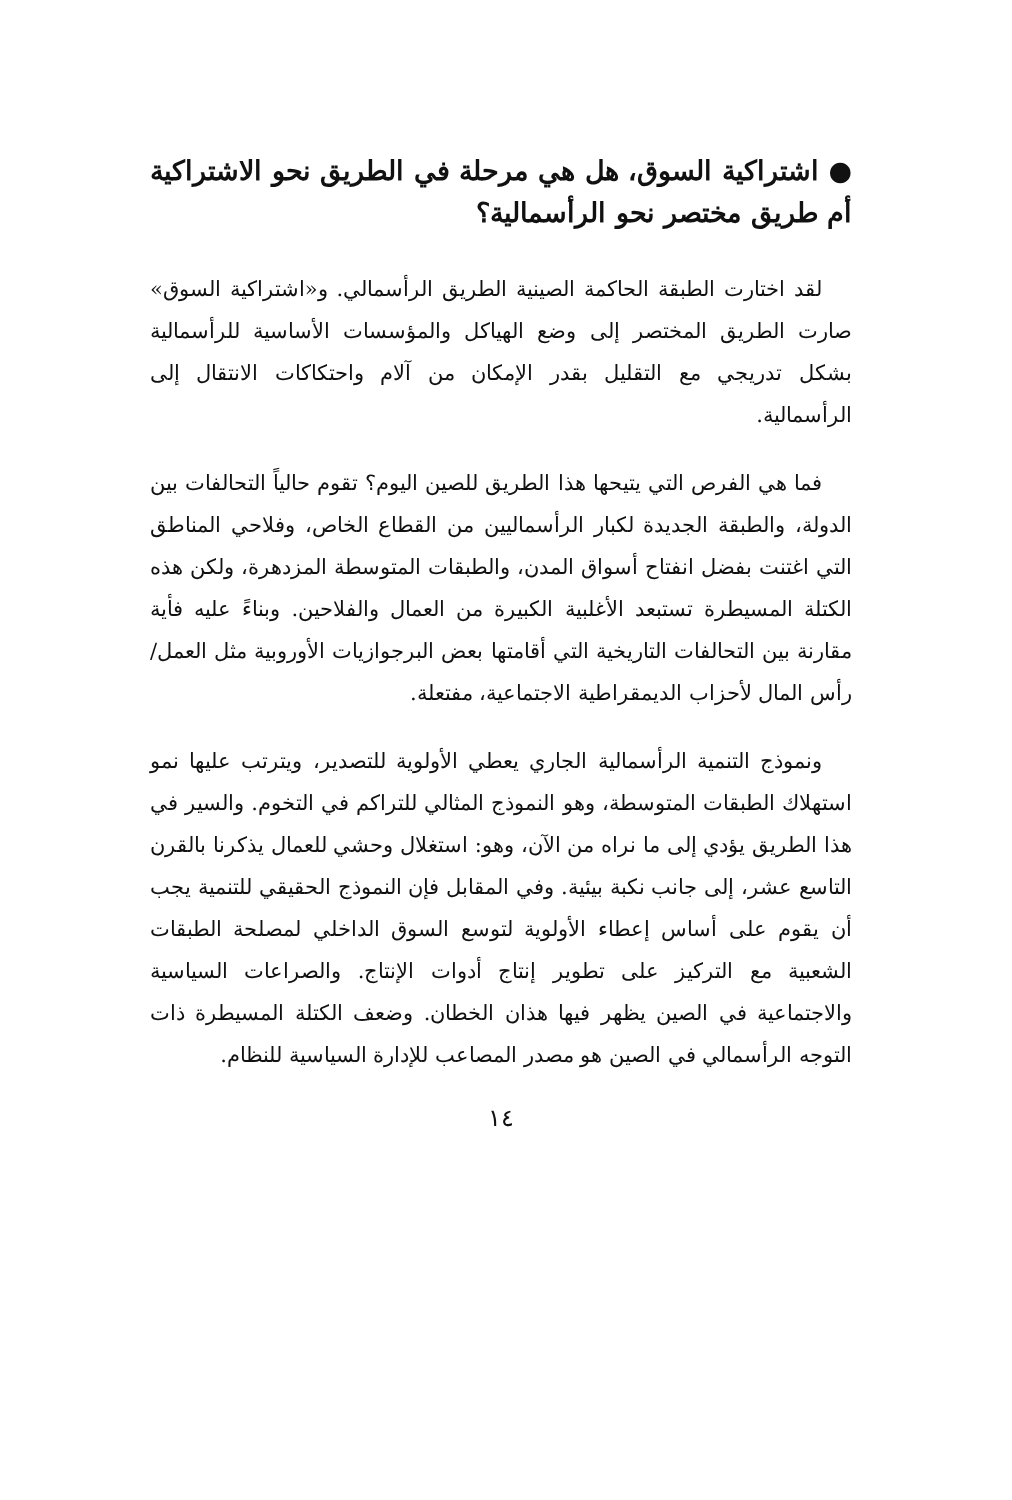● اشتراكية السوق، هل هي مرحلة في الطريق نحو الاشتراكية أم طريق مختصر نحو الرأسمالية؟
لقد اختارت الطبقة الحاكمة الصينية الطريق الرأسمالي. و«اشتراكية السوق» صارت الطريق المختصر إلى وضع الهياكل والمؤسسات الأساسية للرأسمالية بشكل تدريجي مع التقليل بقدر الإمكان من آلام واحتكاكات الانتقال إلى الرأسمالية.
فما هي الفرص التي يتيحها هذا الطريق للصين اليوم؟ تقوم حالياً التحالفات بين الدولة، والطبقة الجديدة لكبار الرأسماليين من القطاع الخاص، وفلاحي المناطق التي اغتنت بفضل انفتاح أسواق المدن، والطبقات المتوسطة المزدهرة، ولكن هذه الكتلة المسيطرة تستبعد الأغلبية الكبيرة من العمال والفلاحين. وبناءً عليه فأية مقارنة بين التحالفات التاريخية التي أقامتها بعض البرجوازيات الأوروبية مثل العمل/رأس المال لأحزاب الديمقراطية الاجتماعية، مفتعلة.
ونموذج التنمية الرأسمالية الجاري يعطي الأولوية للتصدير، ويترتب عليها نمو استهلاك الطبقات المتوسطة، وهو النموذج المثالي للتراكم في التخوم. والسير في هذا الطريق يؤدي إلى ما نراه من الآن، وهو: استغلال وحشي للعمال يذكرنا بالقرن التاسع عشر، إلى جانب نكبة بيئية. وفي المقابل فإن النموذج الحقيقي للتنمية يجب أن يقوم على أساس إعطاء الأولوية لتوسع السوق الداخلي لمصلحة الطبقات الشعبية مع التركيز على تطوير إنتاج أدوات الإنتاج. والصراعات السياسية والاجتماعية في الصين يظهر فيها هذان الخطان. وضعف الكتلة المسيطرة ذات التوجه الرأسمالي في الصين هو مصدر المصاعب للإدارة السياسية للنظام.
١٤